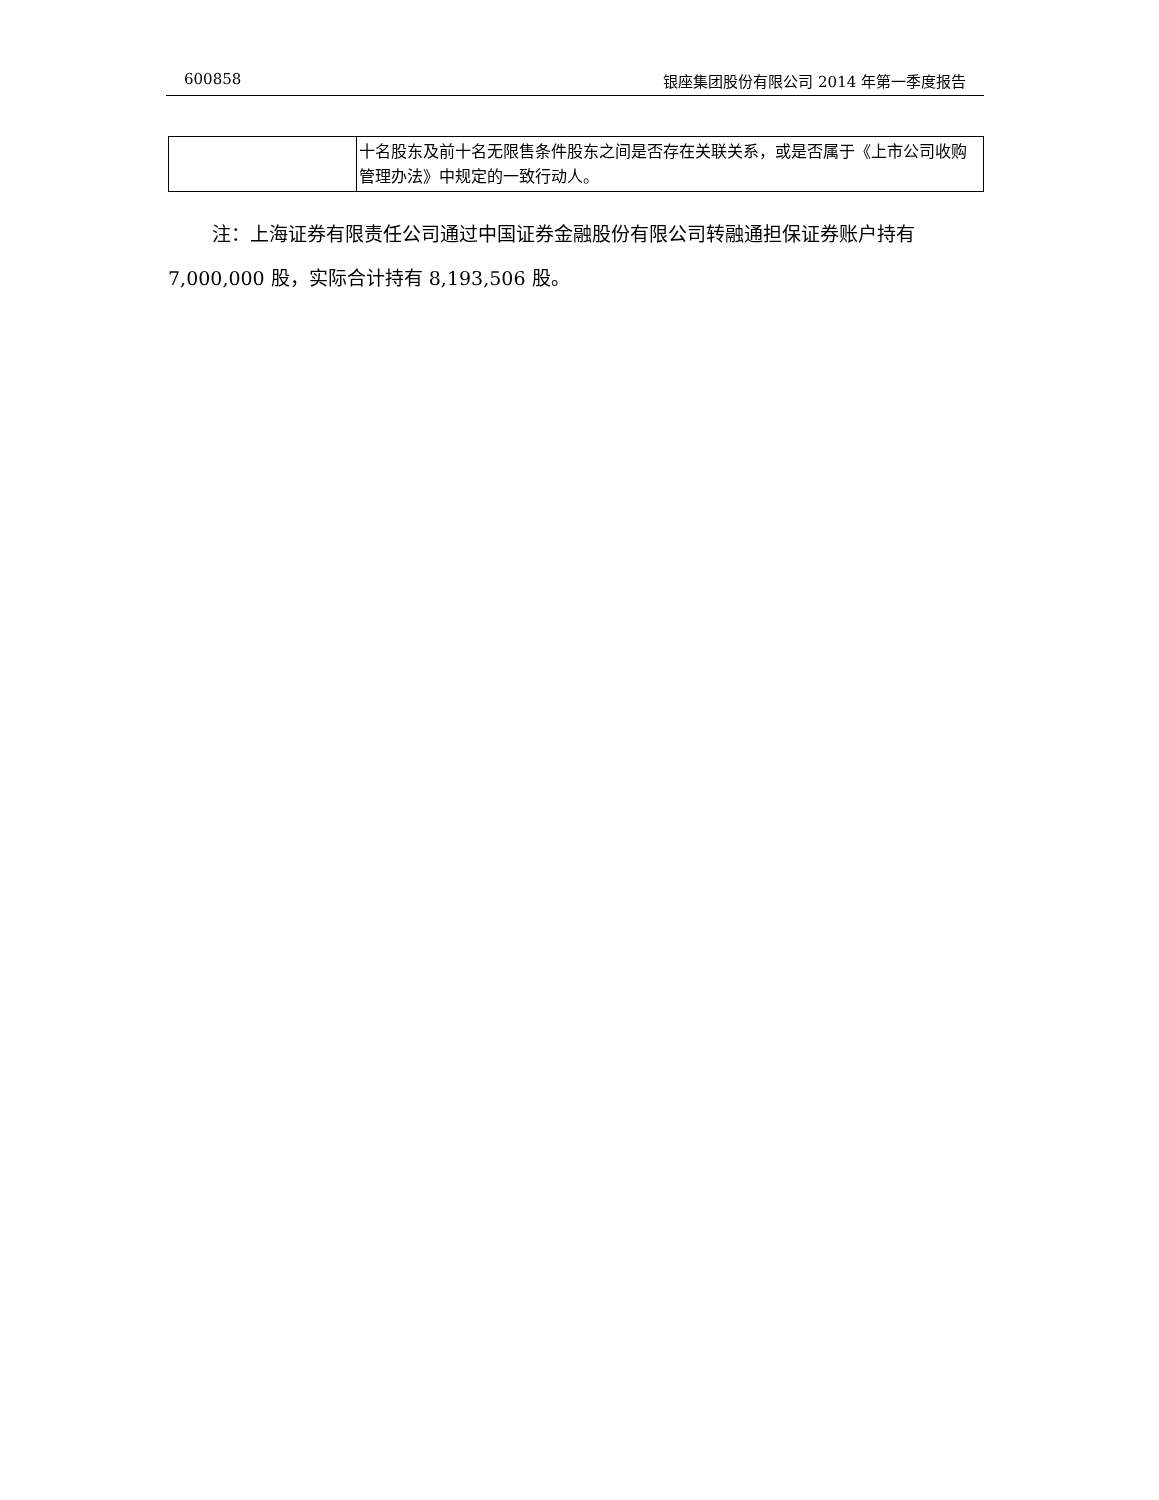600858 银座集团股份有限公司 2014 年第一季度报告
| | 十名股东及前十名无限售条件股东之间是否存在关联关系，或是否属于《上市公司收购管理办法》中规定的一致行动人。 |
注：上海证券有限责任公司通过中国证券金融股份有限公司转融通担保证券账户持有 7,000,000 股，实际合计持有 8,193,506 股。